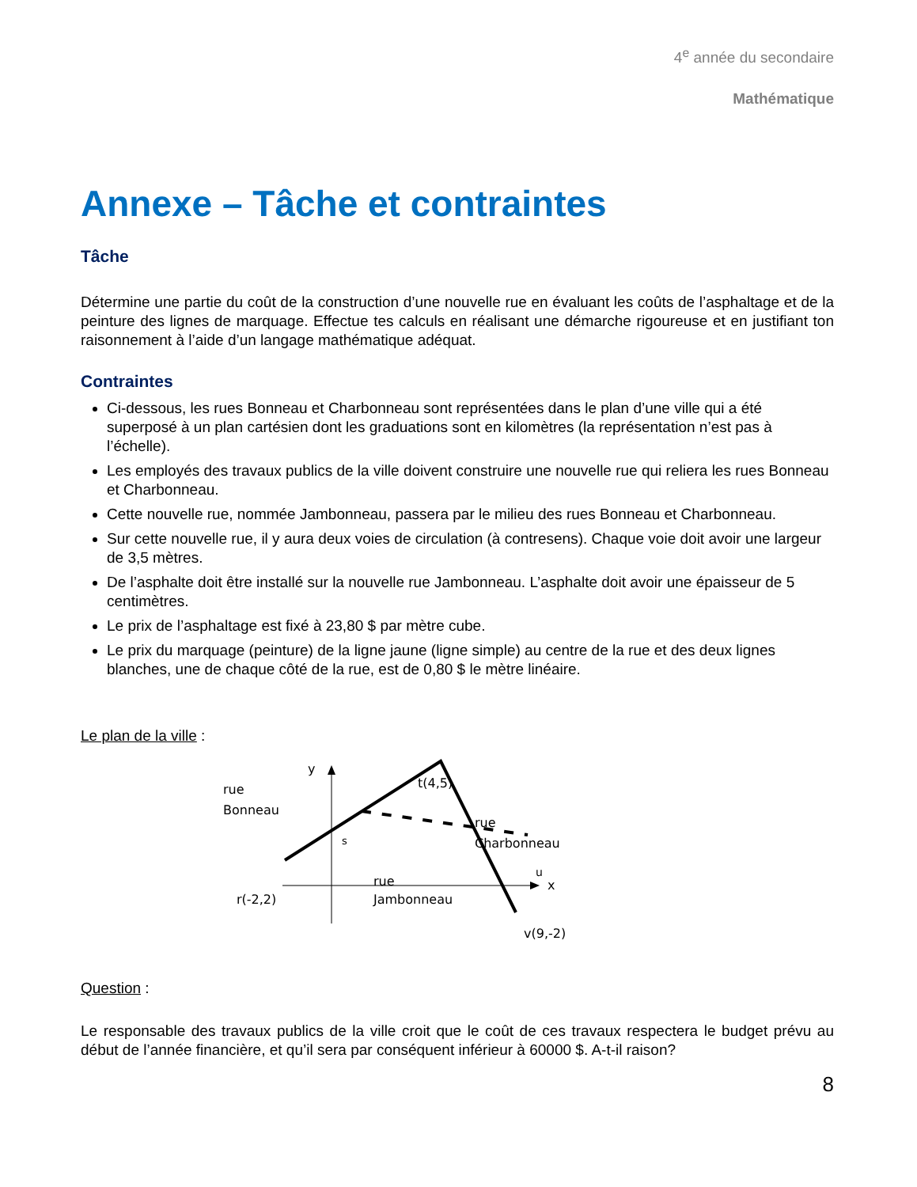4<sup>e</sup> année du secondaire
Mathématique
Annexe – Tâche et contraintes
Tâche
Détermine une partie du coût de la construction d’une nouvelle rue en évaluant les coûts de l’asphaltage et de la peinture des lignes de marquage. Effectue tes calculs en réalisant une démarche rigoureuse et en justifiant ton raisonnement à l’aide d’un langage mathématique adéquat.
Contraintes
Ci-dessous, les rues Bonneau et Charbonneau sont représentées dans le plan d’une ville qui a été superposé à un plan cartésien dont les graduations sont en kilomètres (la représentation n’est pas à l’échelle).
Les employés des travaux publics de la ville doivent construire une nouvelle rue qui reliera les rues Bonneau et Charbonneau.
Cette nouvelle rue, nommée Jambonneau, passera par le milieu des rues Bonneau et Charbonneau.
Sur cette nouvelle rue, il y aura deux voies de circulation (à contresens). Chaque voie doit avoir une largeur de 3,5 mètres.
De l’asphalte doit être installé sur la nouvelle rue Jambonneau. L’asphalte doit avoir une épaisseur de 5 centimètres.
Le prix de l’asphaltage est fixé à 23,80 $ par mètre cube.
Le prix du marquage (peinture) de la ligne jaune (ligne simple) au centre de la rue et des deux lignes blanches, une de chaque côté de la rue, est de 0,80 $ le mètre linéaire.
Le plan de la ville :
y
x
rue
Bonneau
t(4,5)
rue
Charbonneau
s
u
rue
Jambonneau
r(-2,2)
v(9,-2)
Question :
Le responsable des travaux publics de la ville croit que le coût de ces travaux respectera le budget prévu au début de l’année financière, et qu’il sera par conséquent inférieur à 60000 $. A-t-il raison?
8